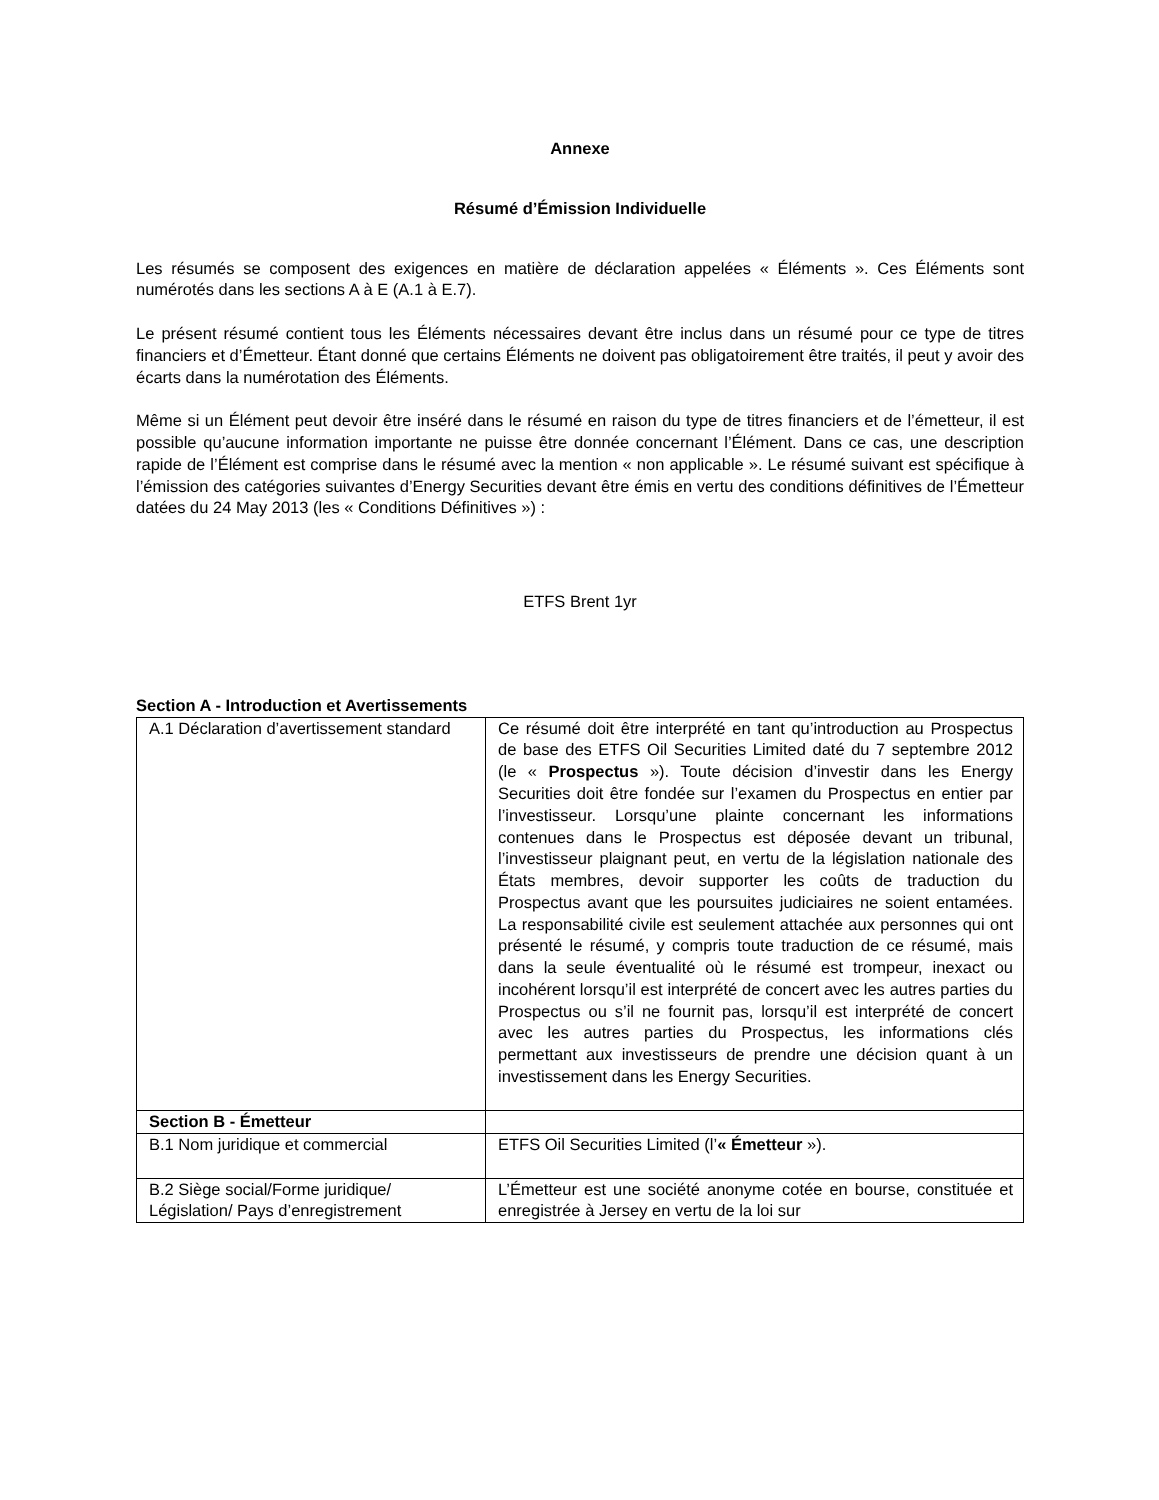Annexe
Résumé d’Émission Individuelle
Les résumés se composent des exigences en matière de déclaration appelées « Éléments ». Ces Éléments sont numérotés dans les sections A à E (A.1 à E.7).
Le présent résumé contient tous les Éléments nécessaires devant être inclus dans un résumé pour ce type de titres financiers et d’Émetteur. Étant donné que certains Éléments ne doivent pas obligatoirement être traités, il peut y avoir des écarts dans la numérotation des Éléments.
Même si un Élément peut devoir être inséré dans le résumé en raison du type de titres financiers et de l’émetteur, il est possible qu’aucune information importante ne puisse être donnée concernant l’Élément. Dans ce cas, une description rapide de l’Élément est comprise dans le résumé avec la mention « non applicable ». Le résumé suivant est spécifique à l’émission des catégories suivantes d’Energy Securities devant être émis en vertu des conditions définitives de l’Émetteur datées du 24 May 2013 (les « Conditions Définitives ») :
ETFS Brent 1yr
Section A - Introduction et Avertissements
| A.1 Déclaration d’avertissement standard | Ce résumé doit être interprété en tant qu’introduction au Prospectus de base des ETFS Oil Securities Limited daté du 7 septembre 2012 (le « Prospectus »). Toute décision d’investir dans les Energy Securities doit être fondée sur l’examen du Prospectus en entier par l’investisseur. Lorsqu’une plainte concernant les informations contenues dans le Prospectus est déposée devant un tribunal, l’investisseur plaignant peut, en vertu de la législation nationale des États membres, devoir supporter les coûts de traduction du Prospectus avant que les poursuites judiciaires ne soient entamées. La responsabilité civile est seulement attachée aux personnes qui ont présenté le résumé, y compris toute traduction de ce résumé, mais dans la seule éventualité où le résumé est trompeur, inexact ou incohérent lorsqu’il est interprété de concert avec les autres parties du Prospectus ou s’il ne fournit pas, lorsqu’il est interprété de concert avec les autres parties du Prospectus, les informations clés permettant aux investisseurs de prendre une décision quant à un investissement dans les Energy Securities. |
| Section B - Émetteur | |
| B.1 Nom juridique et commercial | ETFS Oil Securities Limited (l’ « Émetteur »). |
| B.2 Siège social/Forme juridique/ Législation/ Pays d’enregistrement | L’Émetteur est une société anonyme cotée en bourse, constituée et enregistrée à Jersey en vertu de la loi sur |